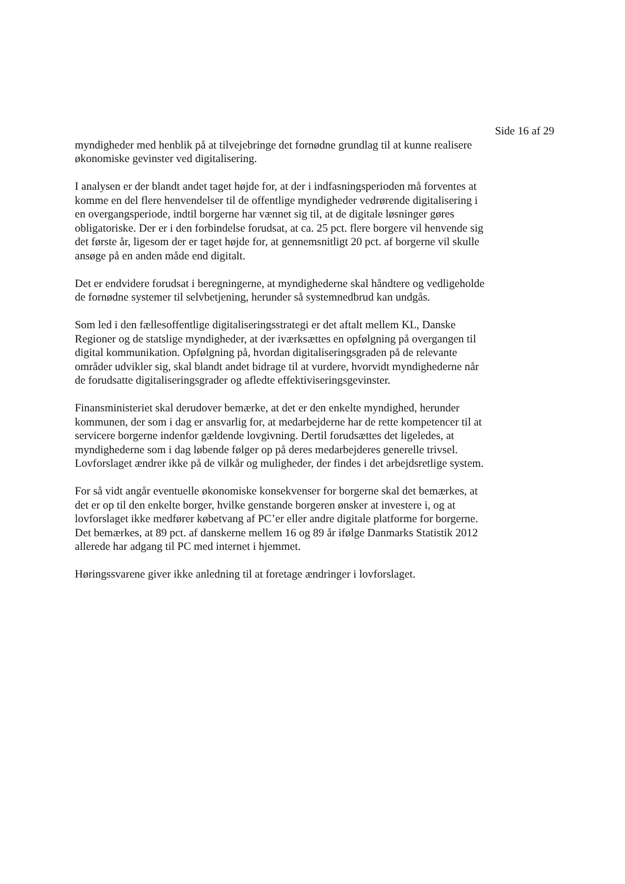Side 16 af 29
myndigheder med henblik på at tilvejebringe det fornødne grundlag til at kunne realisere økonomiske gevinster ved digitalisering.
I analysen er der blandt andet taget højde for, at der i indfasningsperioden må forventes at komme en del flere henvendelser til de offentlige myndigheder vedrørende digitalisering i en overgangsperiode, indtil borgerne har vænnet sig til, at de digitale løsninger gøres obligatoriske. Der er i den forbindelse forudsat, at ca. 25 pct. flere borgere vil henvende sig det første år, ligesom der er taget højde for, at gennemsnitligt 20 pct. af borgerne vil skulle ansøge på en anden måde end digitalt.
Det er endvidere forudsat i beregningerne, at myndighederne skal håndtere og vedligeholde de fornødne systemer til selvbetjening, herunder så systemnedbrud kan undgås.
Som led i den fællesoffentlige digitaliseringsstrategi er det aftalt mellem KL, Danske Regioner og de statslige myndigheder, at der iværksættes en opfølgning på overgangen til digital kommunikation. Opfølgning på, hvordan digitaliseringsgraden på de relevante områder udvikler sig, skal blandt andet bidrage til at vurdere, hvorvidt myndighederne når de forudsatte digitaliseringsgrader og afledte effektiviseringsgevinster.
Finansministeriet skal derudover bemærke, at det er den enkelte myndighed, herunder kommunen, der som i dag er ansvarlig for, at medarbejderne har de rette kompetencer til at servicere borgerne indenfor gældende lovgivning. Dertil forudsættes det ligeledes, at myndighederne som i dag løbende følger op på deres medarbejderes generelle trivsel. Lovforslaget ændrer ikke på de vilkår og muligheder, der findes i det arbejdsretlige system.
For så vidt angår eventuelle økonomiske konsekvenser for borgerne skal det bemærkes, at det er op til den enkelte borger, hvilke genstande borgeren ønsker at investere i, og at lovforslaget ikke medfører købetvang af PC’er eller andre digitale platforme for borgerne. Det bemærkes, at 89 pct. af danskerne mellem 16 og 89 år ifølge Danmarks Statistik 2012 allerede har adgang til PC med internet i hjemmet.
Høringssvarene giver ikke anledning til at foretage ændringer i lovforslaget.